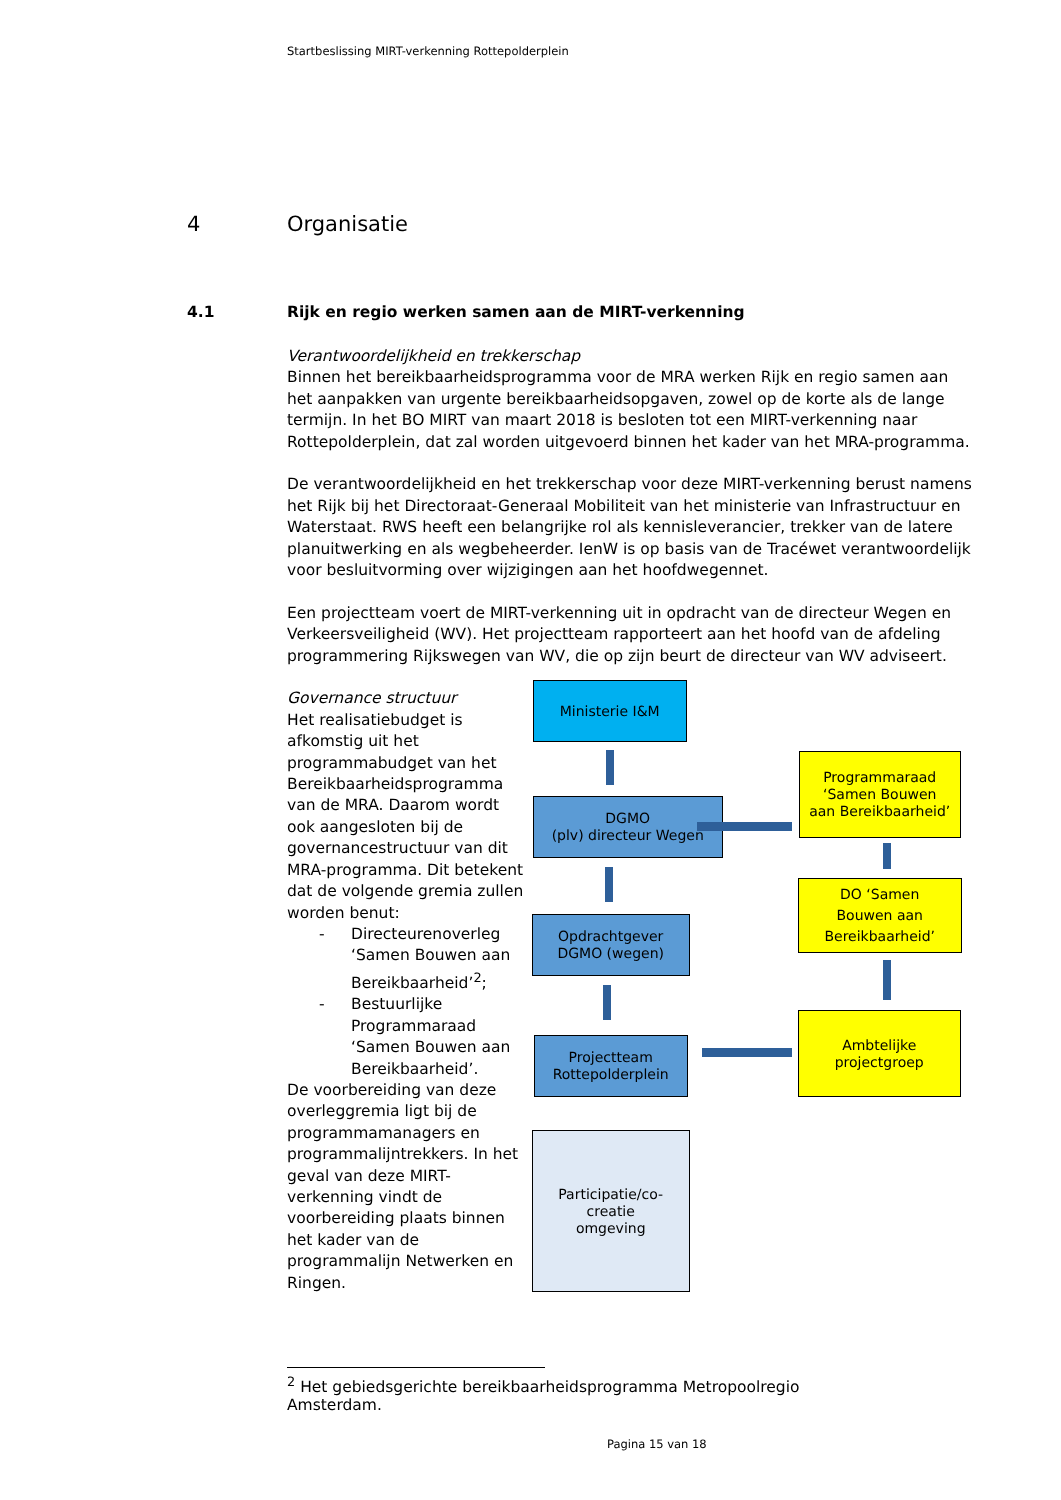Startbeslissing MIRT-verkenning Rottepolderplein
4 Organisatie
4.1 Rijk en regio werken samen aan de MIRT-verkenning
Verantwoordelijkheid en trekkerschap
Binnen het bereikbaarheidsprogramma voor de MRA werken Rijk en regio samen aan het aanpakken van urgente bereikbaarheidsopgaven, zowel op de korte als de lange termijn. In het BO MIRT van maart 2018 is besloten tot een MIRT-verkenning naar Rottepolderplein, dat zal worden uitgevoerd binnen het kader van het MRA-programma.
De verantwoordelijkheid en het trekkerschap voor deze MIRT-verkenning berust namens het Rijk bij het Directoraat-Generaal Mobiliteit van het ministerie van Infrastructuur en Waterstaat. RWS heeft een belangrijke rol als kennisleverancier, trekker van de latere planuitwerking en als wegbeheerder. IenW is op basis van de Tracéwet verantwoordelijk voor besluitvorming over wijzigingen aan het hoofdwegennet.
Een projectteam voert de MIRT-verkenning uit in opdracht van de directeur Wegen en Verkeersveiligheid (WV). Het projectteam rapporteert aan het hoofd van de afdeling programmering Rijkswegen van WV, die op zijn beurt de directeur van WV adviseert.
Governance structuur
Het realisatiebudget is afkomstig uit het programmabudget van het Bereikbaarheidsprogramma van de MRA. Daarom wordt ook aangesloten bij de governancestructuur van dit MRA-programma. Dit betekent dat de volgende gremia zullen worden benut:
- Directeurenoverleg ‘Samen Bouwen aan Bereikbaarheid’<sup>2</sup>;
- Bestuurlijke Programmaraad ‘Samen Bouwen aan Bereikbaarheid’.
De voorbereiding van deze overleggremia ligt bij de programmamanagers en programmalijntrekkers. In het geval van deze MIRT-verkenning vindt de voorbereiding plaats binnen het kader van de programmalijn Netwerken en Ringen.
Ministerie I&M
DGMO
(plv) directeur Wegen
Opdrachtgever
DGMO (wegen)
Projectteam
Rottepolderplein
Participatie/co-
creatie
omgeving
Programmaraad
‘Samen Bouwen
aan Bereikbaarheid’
DO ‘Samen
Bouwen aan
Bereikbaarheid’
Ambtelijke
projectgroep
<sup>2</sup> Het gebiedsgerichte bereikbaarheidsprogramma Metropoolregio Amsterdam.
Pagina 15 van 18